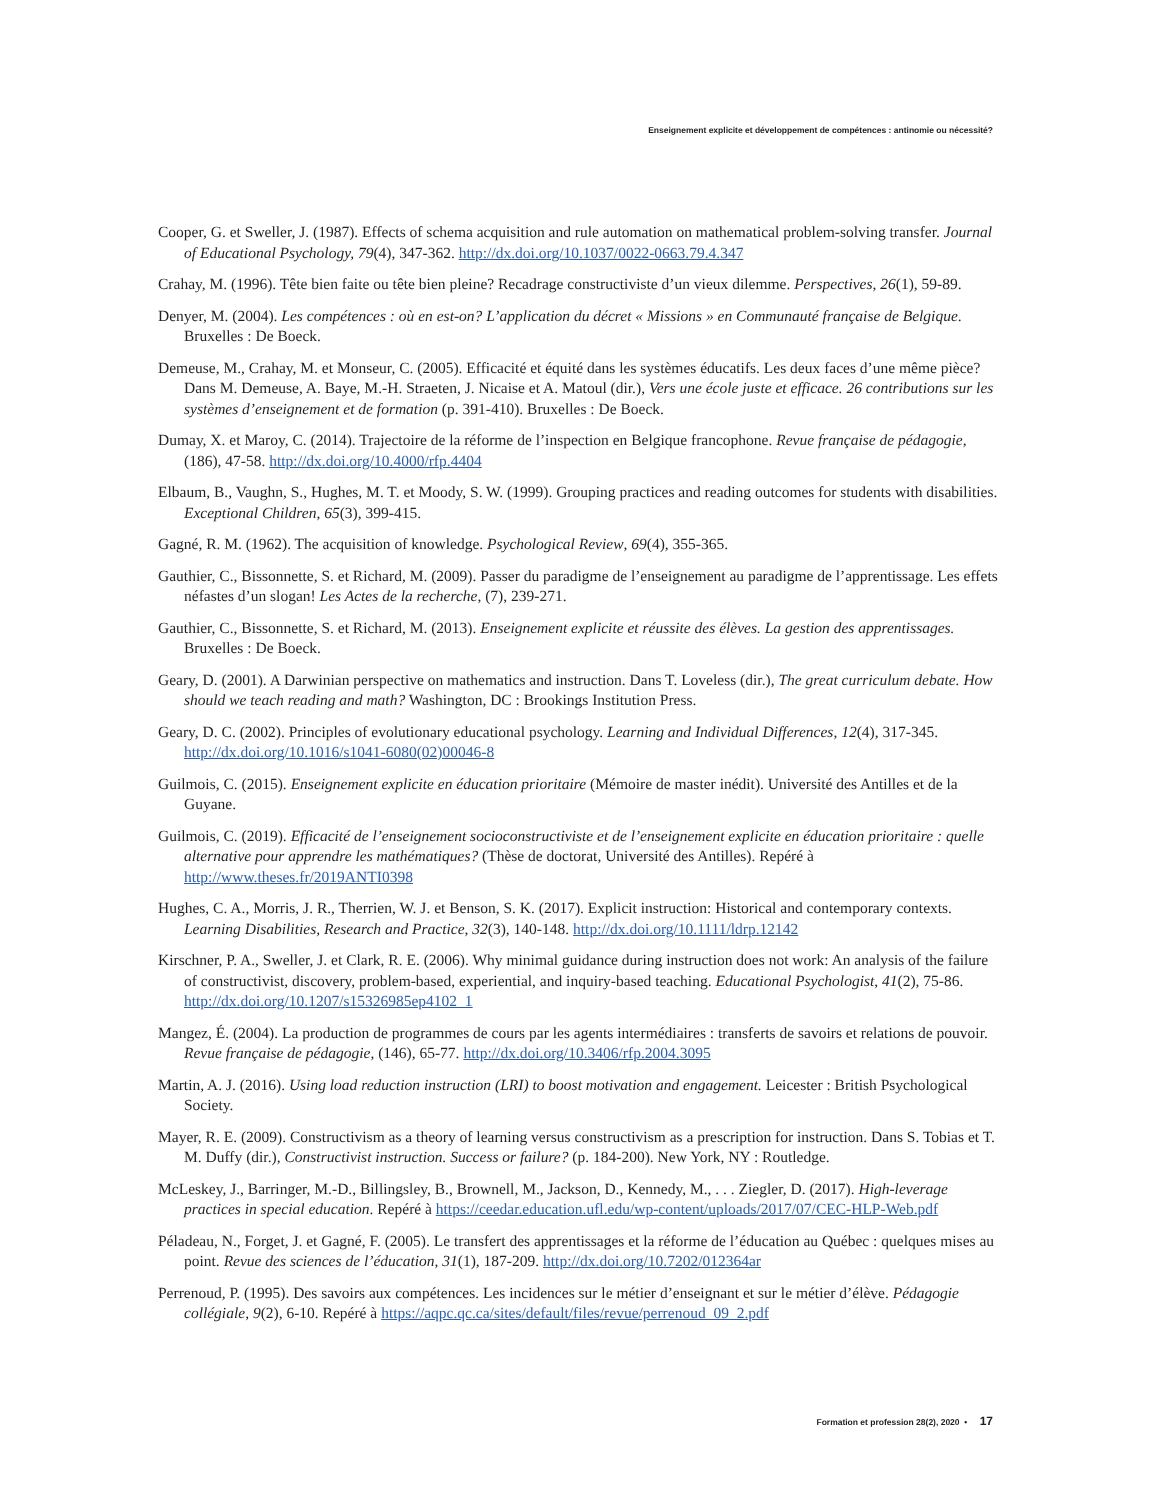Enseignement explicite et développement de compétences : antinomie ou nécessité?
Cooper, G. et Sweller, J. (1987). Effects of schema acquisition and rule automation on mathematical problem-solving transfer. Journal of Educational Psychology, 79(4), 347-362. http://dx.doi.org/10.1037/0022-0663.79.4.347
Crahay, M. (1996). Tête bien faite ou tête bien pleine? Recadrage constructiviste d’un vieux dilemme. Perspectives, 26(1), 59-89.
Denyer, M. (2004). Les compétences : où en est-on? L’application du décret « Missions » en Communauté française de Belgique. Bruxelles : De Boeck.
Demeuse, M., Crahay, M. et Monseur, C. (2005). Efficacité et équité dans les systèmes éducatifs. Les deux faces d’une même pièce? Dans M. Demeuse, A. Baye, M.-H. Straeten, J. Nicaise et A. Matoul (dir.), Vers une école juste et efficace. 26 contributions sur les systèmes d’enseignement et de formation (p. 391-410). Bruxelles : De Boeck.
Dumay, X. et Maroy, C. (2014). Trajectoire de la réforme de l’inspection en Belgique francophone. Revue française de pédagogie, (186), 47-58. http://dx.doi.org/10.4000/rfp.4404
Elbaum, B., Vaughn, S., Hughes, M. T. et Moody, S. W. (1999). Grouping practices and reading outcomes for students with disabilities. Exceptional Children, 65(3), 399-415.
Gagné, R. M. (1962). The acquisition of knowledge. Psychological Review, 69(4), 355-365.
Gauthier, C., Bissonnette, S. et Richard, M. (2009). Passer du paradigme de l’enseignement au paradigme de l’apprentissage. Les effets néfastes d’un slogan! Les Actes de la recherche, (7), 239-271.
Gauthier, C., Bissonnette, S. et Richard, M. (2013). Enseignement explicite et réussite des élèves. La gestion des apprentissages. Bruxelles : De Boeck.
Geary, D. (2001). A Darwinian perspective on mathematics and instruction. Dans T. Loveless (dir.), The great curriculum debate. How should we teach reading and math? Washington, DC : Brookings Institution Press.
Geary, D. C. (2002). Principles of evolutionary educational psychology. Learning and Individual Differences, 12(4), 317-345. http://dx.doi.org/10.1016/s1041-6080(02)00046-8
Guilmois, C. (2015). Enseignement explicite en éducation prioritaire (Mémoire de master inédit). Université des Antilles et de la Guyane.
Guilmois, C. (2019). Efficacité de l’enseignement socioconstructiviste et de l’enseignement explicite en éducation prioritaire : quelle alternative pour apprendre les mathématiques? (Thèse de doctorat, Université des Antilles). Repéré à http://www.theses.fr/2019ANTI0398
Hughes, C. A., Morris, J. R., Therrien, W. J. et Benson, S. K. (2017). Explicit instruction: Historical and contemporary contexts. Learning Disabilities, Research and Practice, 32(3), 140-148. http://dx.doi.org/10.1111/ldrp.12142
Kirschner, P. A., Sweller, J. et Clark, R. E. (2006). Why minimal guidance during instruction does not work: An analysis of the failure of constructivist, discovery, problem-based, experiential, and inquiry-based teaching. Educational Psychologist, 41(2), 75-86. http://dx.doi.org/10.1207/s15326985ep4102_1
Mangez, É. (2004). La production de programmes de cours par les agents intermédiaires : transferts de savoirs et relations de pouvoir. Revue française de pédagogie, (146), 65-77. http://dx.doi.org/10.3406/rfp.2004.3095
Martin, A. J. (2016). Using load reduction instruction (LRI) to boost motivation and engagement. Leicester : British Psychological Society.
Mayer, R. E. (2009). Constructivism as a theory of learning versus constructivism as a prescription for instruction. Dans S. Tobias et T. M. Duffy (dir.), Constructivist instruction. Success or failure? (p. 184-200). New York, NY : Routledge.
McLeskey, J., Barringer, M.-D., Billingsley, B., Brownell, M., Jackson, D., Kennedy, M., . . . Ziegler, D. (2017). High-leverage practices in special education. Repéré à https://ceedar.education.ufl.edu/wp-content/uploads/2017/07/CEC-HLP-Web.pdf
Péladeau, N., Forget, J. et Gagné, F. (2005). Le transfert des apprentissages et la réforme de l’éducation au Québec : quelques mises au point. Revue des sciences de l’éducation, 31(1), 187-209. http://dx.doi.org/10.7202/012364ar
Perrenoud, P. (1995). Des savoirs aux compétences. Les incidences sur le métier d’enseignant et sur le métier d’élève. Pédagogie collégiale, 9(2), 6-10. Repéré à https://aqpc.qc.ca/sites/default/files/revue/perrenoud_09_2.pdf
Formation et profession 28(2), 2020 • 17